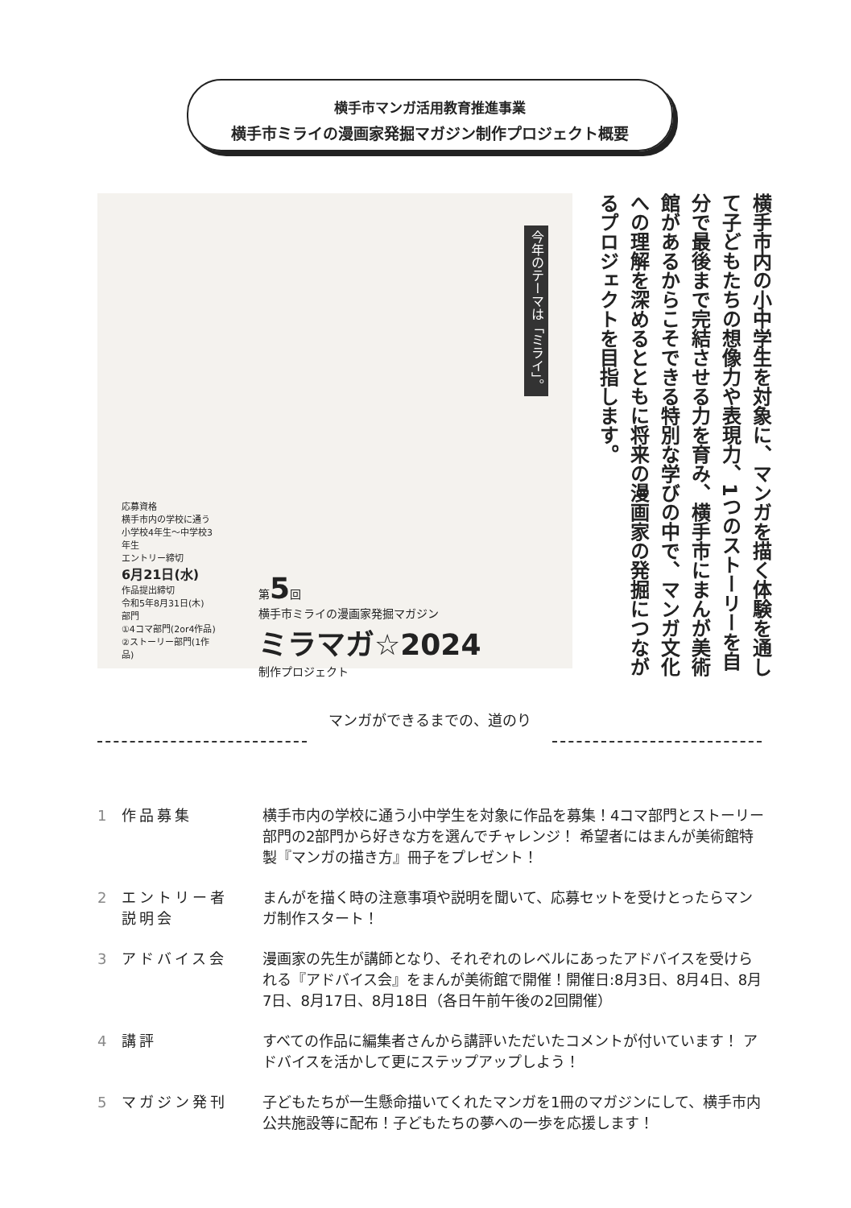横手市マンガ活用教育推進事業
横手市ミライの漫画家発掘マガジン制作プロジェクト概要
今年のテーマは「ミライ」。
応募資格
横手市内の学校に通う
小学校4年生～中学校3年生
エントリー締切
6月21日(水)
作品提出締切
令和5年8月31日(木)
部門
①4コマ部門(2or4作品)
②ストーリー部門(1作品)
第5回
横手市ミライの漫画家発掘マガジン
ミラマガ☆2024
制作プロジェクト
横手市内の小中学生を対象に、マンガを描く体験を通して子どもたちの想像力や表現力、1つのストーリーを自分で最後まで完結させる力を育み、横手市にまんが美術館があるからこそできる特別な学びの中で、マンガ文化への理解を深めるとともに将来の漫画家の発掘につながるプロジェクトを目指します。
マンガができるまでの、道のり
1 作品募集 横手市内の学校に通う小中学生を対象に作品を募集！4コマ部門とストーリー部門の2部門から好きな方を選んでチャレンジ！ 希望者にはまんが美術館特製『マンガの描き方』冊子をプレゼント！
2 エントリー者
説明会 まんがを描く時の注意事項や説明を聞いて、応募セットを受けとったらマンガ制作スタート！
3 アドバイス会 漫画家の先生が講師となり、それぞれのレベルにあったアドバイスを受けられる『アドバイス会』をまんが美術館で開催！開催日:8月3日、8月4日、8月7日、8月17日、8月18日（各日午前午後の2回開催）
4 講評 すべての作品に編集者さんから講評いただいたコメントが付いています！ アドバイスを活かして更にステップアップしよう！
5 マガジン発刊 子どもたちが一生懸命描いてくれたマンガを1冊のマガジンにして、横手市内公共施設等に配布！子どもたちの夢への一歩を応援します！